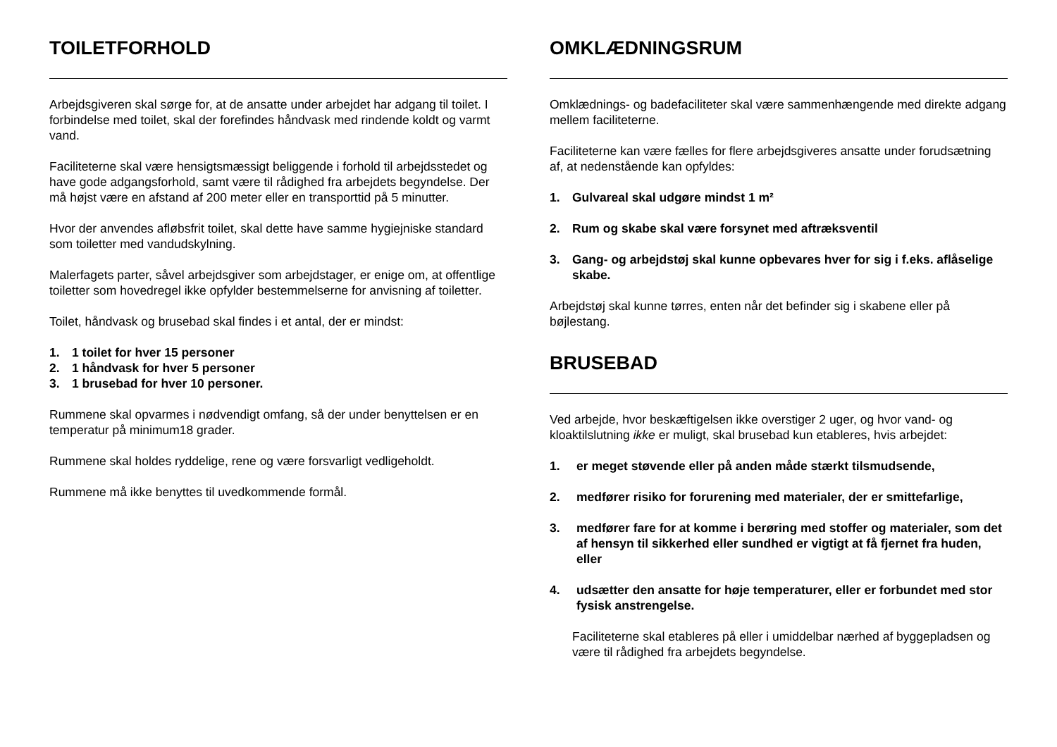TOILETFORHOLD
Arbejdsgiveren skal sørge for, at de ansatte under arbejdet har adgang til toilet. I forbindelse med toilet, skal der forefindes håndvask med rindende koldt og varmt vand.
Faciliteterne skal være hensigtsmæssigt beliggende i forhold til arbejdsstedet og have gode adgangsforhold, samt være til rådighed fra arbejdets begyndelse. Der må højst være en afstand af 200 meter eller en transporttid på 5 minutter.
Hvor der anvendes afløbsfrit toilet, skal dette have samme hygiejniske standard som toiletter med vandudskylning.
Malerfagets parter, såvel arbejdsgiver som arbejdstager, er enige om, at offentlige toiletter som hovedregel ikke opfylder bestemmelserne for anvisning af toiletter.
Toilet, håndvask og brusebad skal findes i et antal, der er mindst:
1. 1 toilet for hver 15 personer
2. 1 håndvask for hver 5 personer
3. 1 brusebad for hver 10 personer.
Rummene skal opvarmes i nødvendigt omfang, så der under benyttelsen er en temperatur på minimum18 grader.
Rummene skal holdes ryddelige, rene og være forsvarligt vedligeholdt.
Rummene må ikke benyttes til uvedkommende formål.
OMKLÆDNINGSRUM
Omklædnings- og badefaciliteter skal være sammenhængende med direkte adgang mellem faciliteterne.
Faciliteterne kan være fælles for flere arbejdsgiveres ansatte under forudsætning af, at nedenstående kan opfyldes:
1. Gulvareal skal udgøre mindst 1 m²
2. Rum og skabe skal være forsynet med aftræksventil
3. Gang- og arbejdstøj skal kunne opbevares hver for sig i f.eks. aflåselige skabe.
Arbejdstøj skal kunne tørres, enten når det befinder sig i skabene eller på bøjlestang.
BRUSEBAD
Ved arbejde, hvor beskæftigelsen ikke overstiger 2 uger, og hvor vand- og kloaktilslutning ikke er muligt, skal brusebad kun etableres, hvis arbejdet:
1. er meget støvende eller på anden måde stærkt tilsmudsende,
2. medfører risiko for forurening med materialer, der er smittefarlige,
3. medfører fare for at komme i berøring med stoffer og materialer, som det af hensyn til sikkerhed eller sundhed er vigtigt at få fjernet fra huden, eller
4. udsætter den ansatte for høje temperaturer, eller er forbundet med stor fysisk anstrengelse.
Faciliteterne skal etableres på eller i umiddelbar nærhed af byggepladsen og være til rådighed fra arbejdets begyndelse.